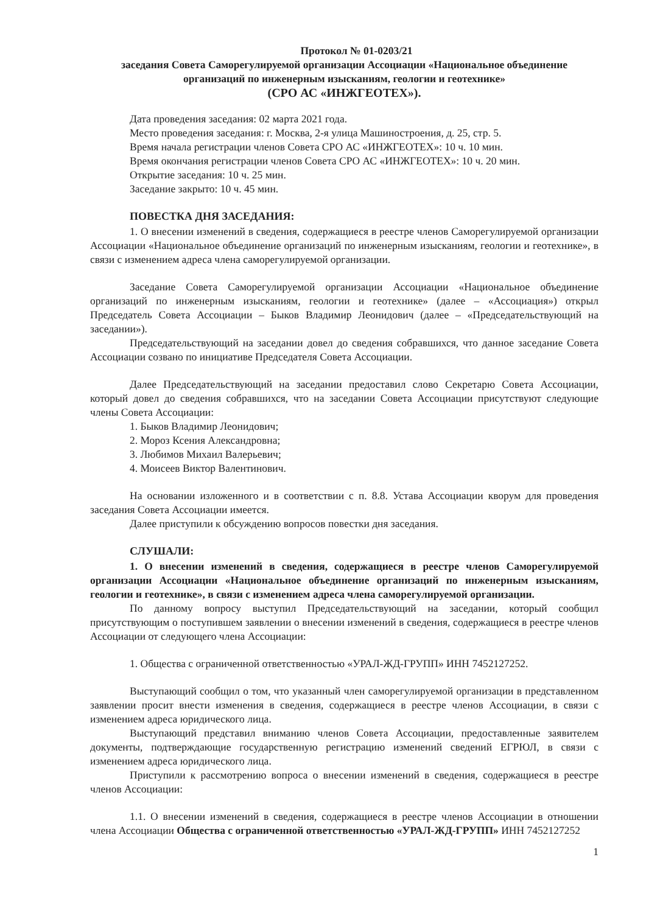Протокол № 01-0203/21
заседания Совета Саморегулируемой организации Ассоциации «Национальное объединение организаций по инженерным изысканиям, геологии и геотехнике»
(СРО АС «ИНЖГЕОТЕХ»).
Дата проведения заседания: 02 марта 2021 года.
Место проведения заседания: г. Москва, 2-я улица Машиностроения, д. 25, стр. 5.
Время начала регистрации членов Совета СРО АС «ИНЖГЕОТЕХ»: 10 ч. 10 мин.
Время окончания регистрации членов Совета СРО АС «ИНЖГЕОТЕХ»: 10 ч. 20 мин.
Открытие заседания: 10 ч. 25 мин.
Заседание закрыто: 10 ч. 45 мин.
ПОВЕСТКА ДНЯ ЗАСЕДАНИЯ:
1. О внесении изменений в сведения, содержащиеся в реестре членов Саморегулируемой организации Ассоциации «Национальное объединение организаций по инженерным изысканиям, геологии и геотехнике», в связи с изменением адреса члена саморегулируемой организации.
Заседание Совета Саморегулируемой организации Ассоциации «Национальное объединение организаций по инженерным изысканиям, геологии и геотехнике» (далее – «Ассоциация») открыл Председатель Совета Ассоциации – Быков Владимир Леонидович (далее – «Председательствующий на заседании»).
Председательствующий на заседании довел до сведения собравшихся, что данное заседание Совета Ассоциации созвано по инициативе Председателя Совета Ассоциации.
Далее Председательствующий на заседании предоставил слово Секретарю Совета Ассоциации, который довел до сведения собравшихся, что на заседании Совета Ассоциации присутствуют следующие члены Совета Ассоциации:
1. Быков Владимир Леонидович;
2. Мороз Ксения Александровна;
3. Любимов Михаил Валерьевич;
4. Моисеев Виктор Валентинович.
На основании изложенного и в соответствии с п. 8.8. Устава Ассоциации кворум для проведения заседания Совета Ассоциации имеется.
Далее приступили к обсуждению вопросов повестки дня заседания.
СЛУШАЛИ:
1. О внесении изменений в сведения, содержащиеся в реестре членов Саморегулируемой организации Ассоциации «Национальное объединение организаций по инженерным изысканиям, геологии и геотехнике», в связи с изменением адреса члена саморегулируемой организации.
По данному вопросу выступил Председательствующий на заседании, который сообщил присутствующим о поступившем заявлении о внесении изменений в сведения, содержащиеся в реестре членов Ассоциации от следующего члена Ассоциации:
1. Общества с ограниченной ответственностью «УРАЛ-ЖД-ГРУПП» ИНН 7452127252.
Выступающий сообщил о том, что указанный член саморегулируемой организации в представленном заявлении просит внести изменения в сведения, содержащиеся в реестре членов Ассоциации, в связи с изменением адреса юридического лица.
Выступающий представил вниманию членов Совета Ассоциации, предоставленные заявителем документы, подтверждающие государственную регистрацию изменений сведений ЕГРЮЛ, в связи с изменением адреса юридического лица.
Приступили к рассмотрению вопроса о внесении изменений в сведения, содержащиеся в реестре членов Ассоциации:
1.1. О внесении изменений в сведения, содержащиеся в реестре членов Ассоциации в отношении члена Ассоциации Общества с ограниченной ответственностью «УРАЛ-ЖД-ГРУПП» ИНН 7452127252
1